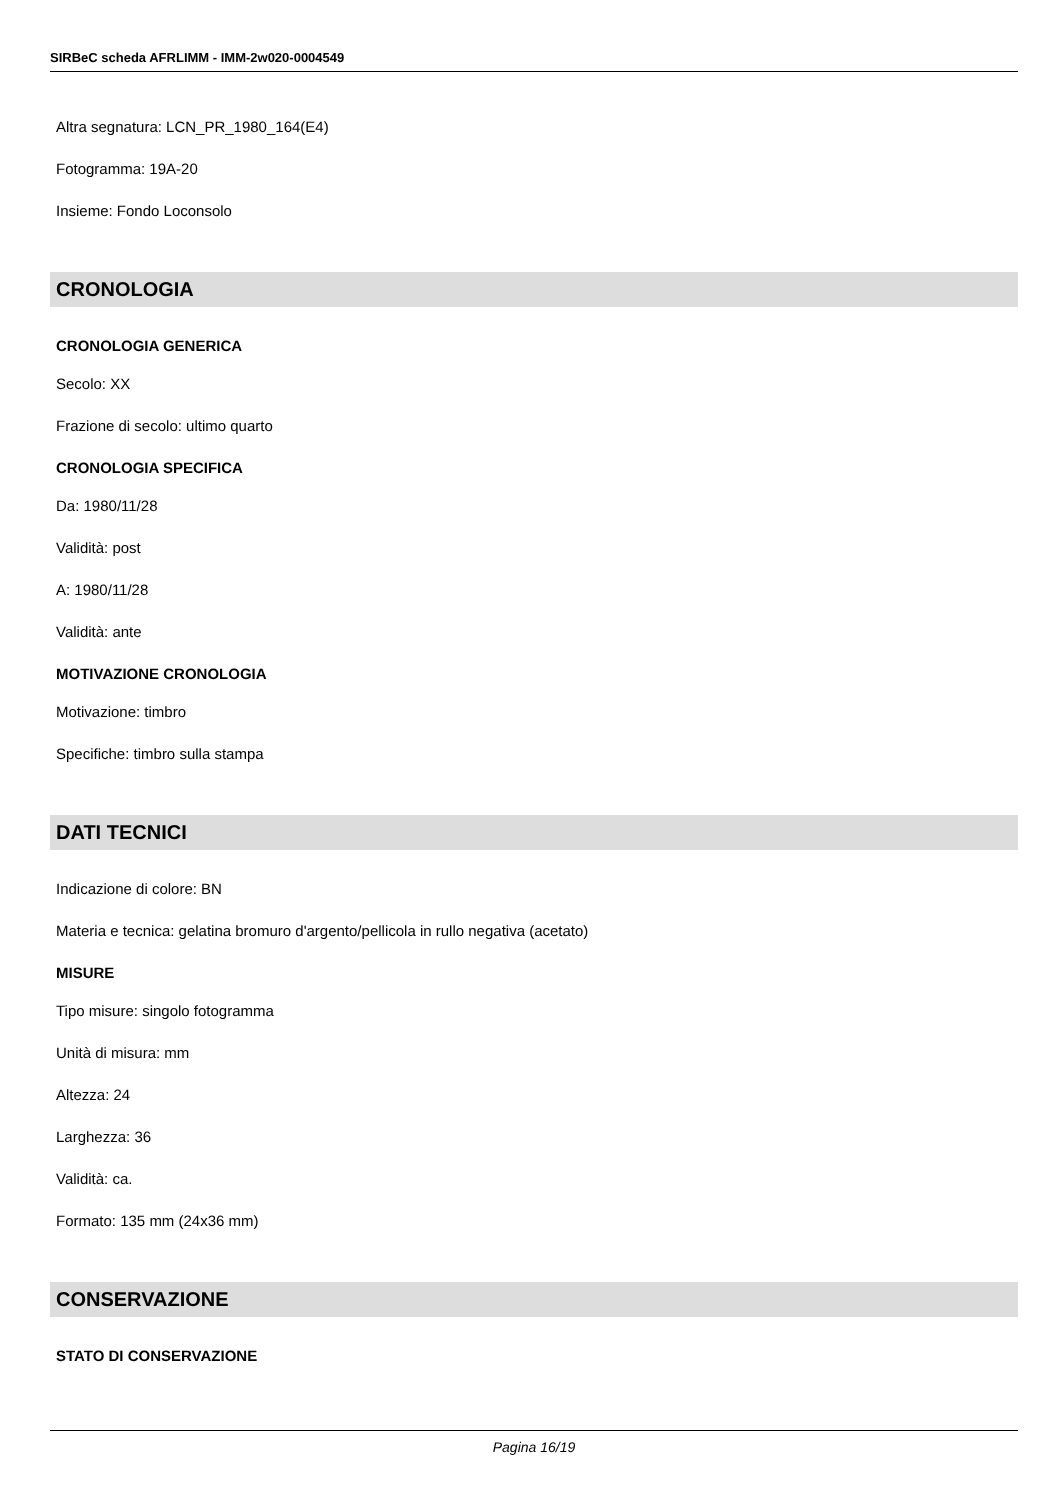SIRBeC scheda AFRLIMM - IMM-2w020-0004549
Altra segnatura: LCN_PR_1980_164(E4)
Fotogramma: 19A-20
Insieme: Fondo Loconsolo
CRONOLOGIA
CRONOLOGIA GENERICA
Secolo: XX
Frazione di secolo: ultimo quarto
CRONOLOGIA SPECIFICA
Da: 1980/11/28
Validità: post
A: 1980/11/28
Validità: ante
MOTIVAZIONE CRONOLOGIA
Motivazione: timbro
Specifiche: timbro sulla stampa
DATI TECNICI
Indicazione di colore: BN
Materia e tecnica: gelatina bromuro d'argento/pellicola in rullo negativa (acetato)
MISURE
Tipo misure: singolo fotogramma
Unità di misura: mm
Altezza: 24
Larghezza: 36
Validità: ca.
Formato: 135 mm (24x36 mm)
CONSERVAZIONE
STATO DI CONSERVAZIONE
Pagina 16/19